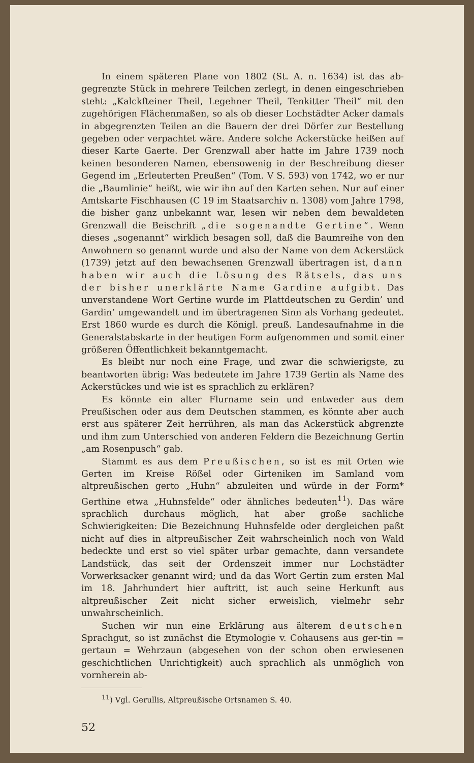In einem späteren Plane von 1802 (St. A. n. 1634) ist das ab- gegrenzte Stück in mehrere Teilchen zerlegt, in denen eingeschrieben steht: „Kalckſteiner Theil, Legehner Theil, Tenkitter Theil“ mit den zugehörigen Flächenmaßen, so als ob dieser Lochstädter Acker damals in abgegrenzten Teilen an die Bauern der drei Dörfer zur Bestellung gegeben oder verpachtet wäre. Andere solche Ackerstücke heißen auf dieser Karte Gaerte. Der Grenzwall aber hatte im Jahre 1739 noch keinen besonderen Namen, ebensowenig in der Beschreibung dieser Gegend im „Erleuterten Preußen“ (Tom. V S. 593) von 1742, wo er nur die „Baumlinie“ heißt, wie wir ihn auf den Karten sehen. Nur auf einer Amtskarte Fischhausen (C 19 im Staatsarchiv n. 1308) vom Jahre 1798, die bisher ganz unbekannt war, lesen wir neben dem bewaldeten Grenzwall die Beischrift „die sogenandte Gertine“. Wenn dieses „sogenannt“ wirklich besagen soll, daß die Baumreihe von den Anwohnern so genannt wurde und also der Name von dem Ackerstück (1739) jetzt auf den bewachsenen Grenzwall übertragen ist, dann haben wir auch die Lösung des Rätsels, das uns der bisher unerklärte Name Gardine aufgibt. Das unverstandene Wort Gertine wurde im Plattdeutschen zu Gerdin’ und Gardin’ umgewandelt und im übertragenen Sinn als Vorhang gedeutet. Erst 1860 wurde es durch die Königl. preuß. Landesaufnahme in die Generalstabskarte in der heutigen Form aufgenommen und somit einer größeren Öffentlichkeit bekanntgemacht.
Es bleibt nur noch eine Frage, und zwar die schwierigste, zu beantworten übrig: Was bedeutete im Jahre 1739 Gertin als Name des Ackerstückes und wie ist es sprachlich zu erklären?
Es könnte ein alter Flurname sein und entweder aus dem Preußischen oder aus dem Deutschen stammen, es könnte aber auch erst aus späterer Zeit herrühren, als man das Ackerstück abgrenzte und ihm zum Unterschied von anderen Feldern die Bezeichnung Gertin „am Rosenpusch“ gab.
Stammt es aus dem Preußischen, so ist es mit Orten wie Gerten im Kreise Rößel oder Girteniken im Samland vom altpreußischen gerto „Huhn“ abzuleiten und würde in der Form* Gerthine etwa „Huhnsfelde“ oder ähnliches bedeuten<sup>11</sup>). Das wäre sprachlich durchaus möglich, hat aber große sachliche Schwierigkeiten: Die Bezeichnung Huhnsfelde oder dergleichen paßt nicht auf dies in altpreußischer Zeit wahrscheinlich noch von Wald bedeckte und erst so viel später urbar gemachte, dann versandete Landstück, das seit der Ordenszeit immer nur Lochstädter Vorwerksacker genannt wird; und da das Wort Gertin zum ersten Mal im 18. Jahrhundert hier auftritt, ist auch seine Herkunft aus altpreußischer Zeit nicht sicher erweislich, vielmehr sehr unwahrscheinlich.
Suchen wir nun eine Erklärung aus älterem deutschen Sprachgut, so ist zunächst die Etymologie v. Cohausens aus ger-tin = gertaun = Wehrzaun (abgesehen von der schon oben erwiesenen geschichtlichen Unrichtigkeit) auch sprachlich als unmöglich von vornherein ab-
<sup>11</sup>) Vgl. Gerullis, Altpreußische Ortsnamen S. 40.
52